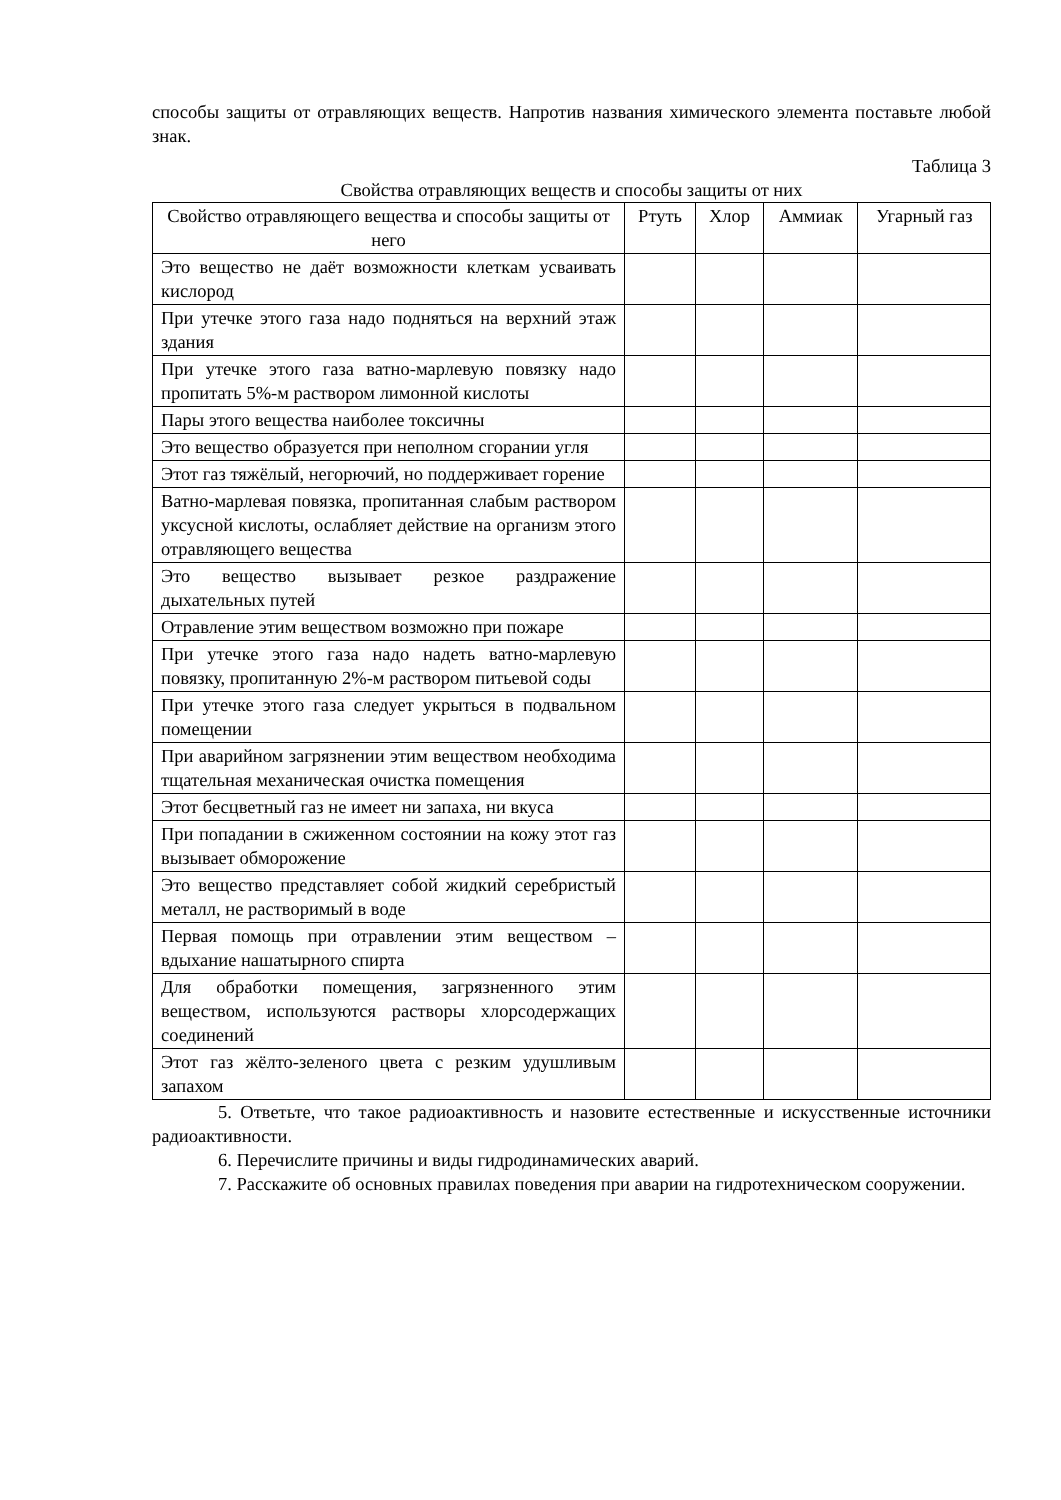способы защиты от отравляющих веществ. Напротив названия химического элемента поставьте любой знак.
Таблица 3
Свойства отравляющих веществ и способы защиты от них
| Свойство отравляющего вещества и способы защиты от него | Ртуть | Хлор | Аммиак | Угарный газ |
| --- | --- | --- | --- | --- |
| Это вещество не даёт возможности клеткам усваивать кислород | | | | |
| При утечке этого газа надо подняться на верхний этаж здания | | | | |
| При утечке этого газа ватно-марлевую повязку надо пропитать 5%-м раствором лимонной кислоты | | | | |
| Пары этого вещества наиболее токсичны | | | | |
| Это вещество образуется при неполном сгорании угля | | | | |
| Этот газ тяжёлый, негорючий, но поддерживает горение | | | | |
| Ватно-марлевая повязка, пропитанная слабым раствором уксусной кислоты, ослабляет действие на организм этого отравляющего вещества | | | | |
| Это вещество вызывает резкое раздражение дыхательных путей | | | | |
| Отравление этим веществом возможно при пожаре | | | | |
| При утечке этого газа надо надеть ватно-марлевую повязку, пропитанную 2%-м раствором питьевой соды | | | | |
| При утечке этого газа следует укрыться в подвальном помещении | | | | |
| При аварийном загрязнении этим веществом необходима тщательная механическая очистка помещения | | | | |
| Этот бесцветный газ не имеет ни запаха, ни вкуса | | | | |
| При попадании в сжиженном состоянии на кожу этот газ вызывает обморожение | | | | |
| Это вещество представляет собой жидкий серебристый металл, не растворимый в воде | | | | |
| Первая помощь при отравлении этим веществом – вдыхание нашатырного спирта | | | | |
| Для обработки помещения, загрязненного этим веществом, используются растворы хлорсодержащих соединений | | | | |
| Этот газ жёлто-зеленого цвета с резким удушливым запахом | | | | |
5. Ответьте, что такое радиоактивность и назовите естественные и искусственные источники радиоактивности.
6. Перечислите причины и виды гидродинамических аварий.
7. Расскажите об основных правилах поведения при аварии на гидротехническом сооружении.